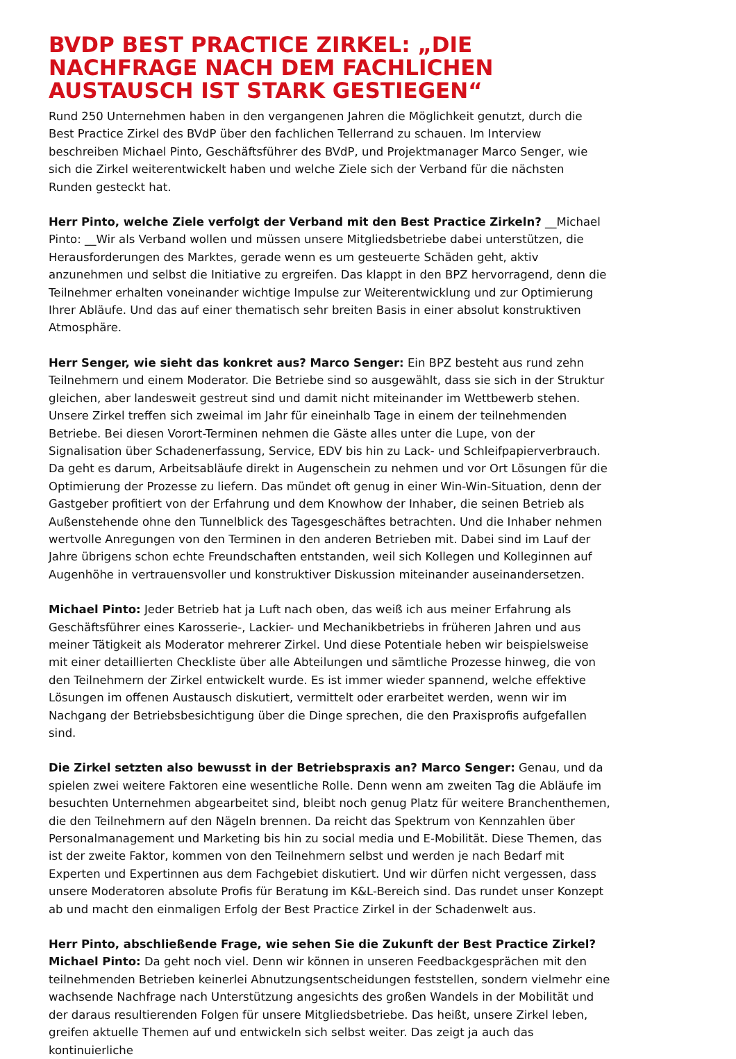BVDP BEST PRACTICE ZIRKEL: „DIE NACHFRAGE NACH DEM FACHLICHEN AUSTAUSCH IST STARK GESTIEGEN“
Rund 250 Unternehmen haben in den vergangenen Jahren die Möglichkeit genutzt, durch die Best Practice Zirkel des BVdP über den fachlichen Tellerrand zu schauen. Im Interview beschreiben Michael Pinto, Geschäftsführer des BVdP, und Projektmanager Marco Senger, wie sich die Zirkel weiterentwickelt haben und welche Ziele sich der Verband für die nächsten Runden gesteckt hat.
Herr Pinto, welche Ziele verfolgt der Verband mit den Best Practice Zirkeln? __Michael Pinto: __Wir als Verband wollen und müssen unsere Mitgliedsbetriebe dabei unterstützen, die Herausforderungen des Marktes, gerade wenn es um gesteuerte Schäden geht, aktiv anzunehmen und selbst die Initiative zu ergreifen. Das klappt in den BPZ hervorragend, denn die Teilnehmer erhalten voneinander wichtige Impulse zur Weiterentwicklung und zur Optimierung Ihrer Abläufe. Und das auf einer thematisch sehr breiten Basis in einer absolut konstruktiven Atmosphäre.
Herr Senger, wie sieht das konkret aus? Marco Senger: Ein BPZ besteht aus rund zehn Teilnehmern und einem Moderator. Die Betriebe sind so ausgewählt, dass sie sich in der Struktur gleichen, aber landesweit gestreut sind und damit nicht miteinander im Wettbewerb stehen. Unsere Zirkel treffen sich zweimal im Jahr für eineinhalb Tage in einem der teilnehmenden Betriebe. Bei diesen Vorort-Terminen nehmen die Gäste alles unter die Lupe, von der Signalisation über Schadenerfassung, Service, EDV bis hin zu Lack- und Schleifpapierverbrauch. Da geht es darum, Arbeitsabläufe direkt in Augenschein zu nehmen und vor Ort Lösungen für die Optimierung der Prozesse zu liefern. Das mündet oft genug in einer Win-Win-Situation, denn der Gastgeber profitiert von der Erfahrung und dem Knowhow der Inhaber, die seinen Betrieb als Außenstehende ohne den Tunnelblick des Tagesgeschäftes betrachten. Und die Inhaber nehmen wertvolle Anregungen von den Terminen in den anderen Betrieben mit. Dabei sind im Lauf der Jahre übrigens schon echte Freundschaften entstanden, weil sich Kollegen und Kolleginnen auf Augenhöhe in vertrauensvoller und konstruktiver Diskussion miteinander auseinandersetzen.
Michael Pinto: Jeder Betrieb hat ja Luft nach oben, das weiß ich aus meiner Erfahrung als Geschäftsführer eines Karosserie-, Lackier- und Mechanikbetriebs in früheren Jahren und aus meiner Tätigkeit als Moderator mehrerer Zirkel. Und diese Potentiale heben wir beispielsweise mit einer detaillierten Checkliste über alle Abteilungen und sämtliche Prozesse hinweg, die von den Teilnehmern der Zirkel entwickelt wurde. Es ist immer wieder spannend, welche effektive Lösungen im offenen Austausch diskutiert, vermittelt oder erarbeitet werden, wenn wir im Nachgang der Betriebsbesichtigung über die Dinge sprechen, die den Praxisprofis aufgefallen sind.
Die Zirkel setzten also bewusst in der Betriebspraxis an? Marco Senger: Genau, und da spielen zwei weitere Faktoren eine wesentliche Rolle. Denn wenn am zweiten Tag die Abläufe im besuchten Unternehmen abgearbeitet sind, bleibt noch genug Platz für weitere Branchenthemen, die den Teilnehmern auf den Nägeln brennen. Da reicht das Spektrum von Kennzahlen über Personalmanagement und Marketing bis hin zu social media und E-Mobilität. Diese Themen, das ist der zweite Faktor, kommen von den Teilnehmern selbst und werden je nach Bedarf mit Experten und Expertinnen aus dem Fachgebiet diskutiert. Und wir dürfen nicht vergessen, dass unsere Moderatoren absolute Profis für Beratung im K&L-Bereich sind. Das rundet unser Konzept ab und macht den einmaligen Erfolg der Best Practice Zirkel in der Schadenwelt aus.
Herr Pinto, abschließende Frage, wie sehen Sie die Zukunft der Best Practice Zirkel?
Michael Pinto: Da geht noch viel. Denn wir können in unseren Feedbackgesprächen mit den teilnehmenden Betrieben keinerlei Abnutzungsentscheidungen feststellen, sondern vielmehr eine wachsende Nachfrage nach Unterstützung angesichts des großen Wandels in der Mobilität und der daraus resultierenden Folgen für unsere Mitgliedsbetriebe. Das heißt, unsere Zirkel leben, greifen aktuelle Themen auf und entwickeln sich selbst weiter. Das zeigt ja auch das kontinuierliche